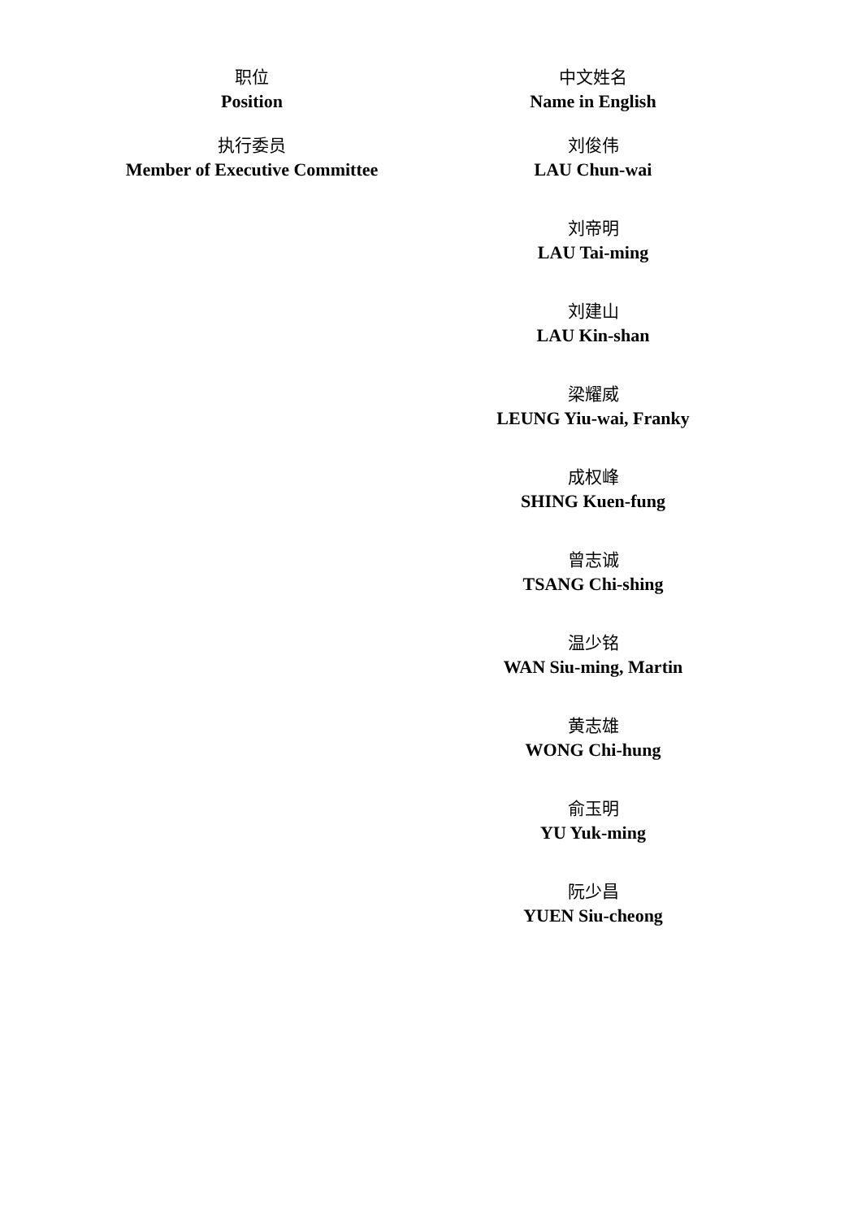| 职位 Position | 中文姓名 Name in English |
| --- | --- |
| 执行委员 Member of Executive Committee | 刘俊伟 LAU Chun-wai |
| | 刘帝明 LAU Tai-ming |
| | 刘建山 LAU Kin-shan |
| | 梁耀威 LEUNG Yiu-wai, Franky |
| | 成权峰 SHING Kuen-fung |
| | 曾志诚 TSANG Chi-shing |
| | 温少铭 WAN Siu-ming, Martin |
| | 黄志雄 WONG Chi-hung |
| | 俞玉明 YU Yuk-ming |
| | 阮少昌 YUEN Siu-cheong |